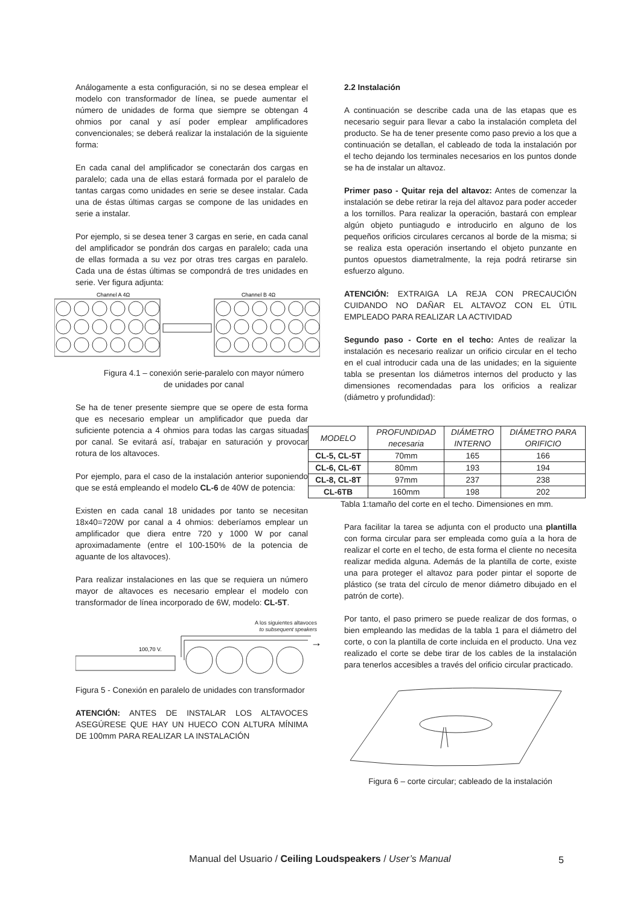Análogamente a esta configuración, si no se desea emplear el modelo con transformador de línea, se puede aumentar el número de unidades de forma que siempre se obtengan 4 ohmios por canal y así poder emplear amplificadores convencionales; se deberá realizar la instalación de la siguiente forma:
En cada canal del amplificador se conectarán dos cargas en paralelo; cada una de ellas estará formada por el paralelo de tantas cargas como unidades en serie se desee instalar. Cada una de éstas últimas cargas se compone de las unidades en serie a instalar.
Por ejemplo, si se desea tener 3 cargas en serie, en cada canal del amplificador se pondrán dos cargas en paralelo; cada una de ellas formada a su vez por otras tres cargas en paralelo. Cada una de éstas últimas se compondrá de tres unidades en serie. Ver figura adjunta:
Channel A 4Ω
Channel B 4Ω
Figura 4.1 – conexión serie-paralelo con mayor número de unidades por canal
Se ha de tener presente siempre que se opere de esta forma que es necesario emplear un amplificador que pueda dar suficiente potencia a 4 ohmios para todas las cargas situadas por canal. Se evitará así, trabajar en saturación y provocar rotura de los altavoces.
Por ejemplo, para el caso de la instalación anterior suponiendo que se está empleando el modelo CL-6 de 40W de potencia:
Existen en cada canal 18 unidades por tanto se necesitan 18x40=720W por canal a 4 ohmios: deberíamos emplear un amplificador que diera entre 720 y 1000 W por canal aproximadamente (entre el 100-150% de la potencia de aguante de los altavoces).
Para realizar instalaciones en las que se requiera un número mayor de altavoces es necesario emplear el modelo con transformador de línea incorporado de 6W, modelo: CL-5T.
A los siguientes altavoces
to subsequent speakers
100,70 V.
→
Figura 5 - Conexión en paralelo de unidades con transformador
ATENCIÓN: ANTES DE INSTALAR LOS ALTAVOCES ASEGÚRESE QUE HAY UN HUECO CON ALTURA MÍNIMA DE 100mm PARA REALIZAR LA INSTALACIÓN
2.2 Instalación
A continuación se describe cada una de las etapas que es necesario seguir para llevar a cabo la instalación completa del producto. Se ha de tener presente como paso previo a los que a continuación se detallan, el cableado de toda la instalación por el techo dejando los terminales necesarios en los puntos donde se ha de instalar un altavoz.
Primer paso - Quitar reja del altavoz: Antes de comenzar la instalación se debe retirar la reja del altavoz para poder acceder a los tornillos. Para realizar la operación, bastará con emplear algún objeto puntiagudo e introducirlo en alguno de los pequeños orificios circulares cercanos al borde de la misma; si se realiza esta operación insertando el objeto punzante en puntos opuestos diametralmente, la reja podrá retirarse sin esfuerzo alguno.
ATENCIÓN: EXTRAIGA LA REJA CON PRECAUCIÓN CUIDANDO NO DAÑAR EL ALTAVOZ CON EL ÚTIL EMPLEADO PARA REALIZAR LA ACTIVIDAD
Segundo paso - Corte en el techo: Antes de realizar la instalación es necesario realizar un orificio circular en el techo en el cual introducir cada una de las unidades; en la siguiente tabla se presentan los diámetros internos del producto y las dimensiones recomendadas para los orificios a realizar (diámetro y profundidad):
| MODELO | PROFUNDIDAD necesaria | DIÁMETRO INTERNO | DIÁMETRO PARA ORIFICIO |
| --- | --- | --- | --- |
| CL-5, CL-5T | 70mm | 165 | 166 |
| CL-6, CL-6T | 80mm | 193 | 194 |
| CL-8, CL-8T | 97mm | 237 | 238 |
| CL-6TB | 160mm | 198 | 202 |
Tabla 1:tamaño del corte en el techo. Dimensiones en mm.
Para facilitar la tarea se adjunta con el producto una plantilla con forma circular para ser empleada como guía a la hora de realizar el corte en el techo, de esta forma el cliente no necesita realizar medida alguna. Además de la plantilla de corte, existe una para proteger el altavoz para poder pintar el soporte de plástico (se trata del círculo de menor diámetro dibujado en el patrón de corte).
Por tanto, el paso primero se puede realizar de dos formas, o bien empleando las medidas de la tabla 1 para el diámetro del corte, o con la plantilla de corte incluida en el producto. Una vez realizado el corte se debe tirar de los cables de la instalación para tenerlos accesibles a través del orificio circular practicado.
Figura 6 – corte circular; cableado de la instalación
Manual del Usuario / Ceiling Loudspeakers / User’s Manual 5